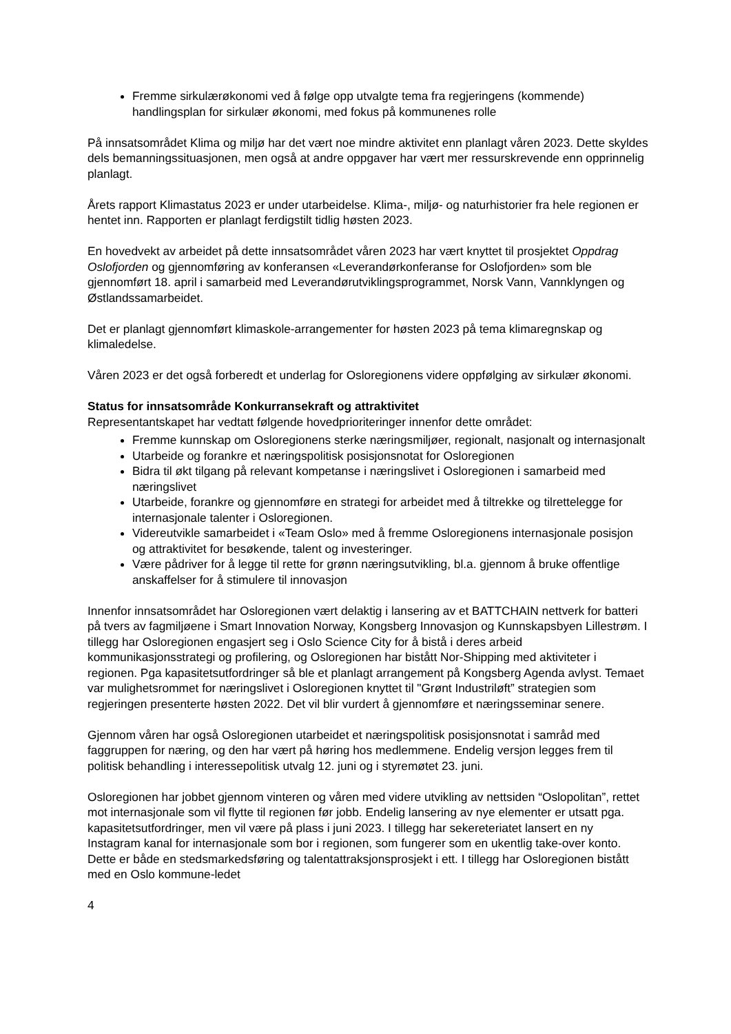Fremme sirkulærøkonomi ved å følge opp utvalgte tema fra regjeringens (kommende) handlingsplan for sirkulær økonomi, med fokus på kommunenes rolle
På innsatsområdet Klima og miljø har det vært noe mindre aktivitet enn planlagt våren 2023. Dette skyldes dels bemanningssituasjonen, men også at andre oppgaver har vært mer ressurskrevende enn opprinnelig planlagt.
Årets rapport Klimastatus 2023 er under utarbeidelse. Klima-, miljø- og naturhistorier fra hele regionen er hentet inn. Rapporten er planlagt ferdigstilt tidlig høsten 2023.
En hovedvekt av arbeidet på dette innsatsområdet våren 2023 har vært knyttet til prosjektet Oppdrag Oslofjorden og gjennomføring av konferansen «Leverandørkonferanse for Oslofjorden» som ble gjennomført 18. april i samarbeid med Leverandørutviklingsprogrammet, Norsk Vann, Vannklyngen og Østlandssamarbeidet.
Det er planlagt gjennomført klimaskole-arrangementer for høsten 2023 på tema klimaregnskap og klimaledelse.
Våren 2023 er det også forberedt et underlag for Osloregionens videre oppfølging av sirkulær økonomi.
Status for innsatsområde Konkurransekraft og attraktivitet
Representantskapet har vedtatt følgende hovedprioriteringer innenfor dette området:
Fremme kunnskap om Osloregionens sterke næringsmiljøer, regionalt, nasjonalt og internasjonalt
Utarbeide og forankre et næringspolitisk posisjonsnotat for Osloregionen
Bidra til økt tilgang på relevant kompetanse i næringslivet i Osloregionen i samarbeid med næringslivet
Utarbeide, forankre og gjennomføre en strategi for arbeidet med å tiltrekke og tilrettelegge for internasjonale talenter i Osloregionen.
Videreutvikle samarbeidet i «Team Oslo» med å fremme Osloregionens internasjonale posisjon og attraktivitet for besøkende, talent og investeringer.
Være pådriver for å legge til rette for grønn næringsutvikling, bl.a. gjennom å bruke offentlige anskaffelser for å stimulere til innovasjon
Innenfor innsatsområdet har Osloregionen vært delaktig i lansering av et BATTCHAIN nettverk for batteri på tvers av fagmiljøene i Smart Innovation Norway, Kongsberg Innovasjon og Kunnskapsbyen Lillestrøm. I tillegg har Osloregionen engasjert seg i Oslo Science City for å bistå i deres arbeid kommunikasjonsstrategi og profilering, og Osloregionen har bistått Nor-Shipping med aktiviteter i regionen. Pga kapasitetsutfordringer så ble et planlagt arrangement på Kongsberg Agenda avlyst. Temaet var mulighetsrommet for næringslivet i Osloregionen knyttet til "Grønt Industriløft” strategien som regjeringen presenterte høsten 2022. Det vil blir vurdert å gjennomføre et næringsseminar senere.
Gjennom våren har også Osloregionen utarbeidet et næringspolitisk posisjonsnotat i samråd med faggruppen for næring, og den har vært på høring hos medlemmene. Endelig versjon legges frem til politisk behandling i interessepolitisk utvalg 12. juni og i styremøtet 23. juni.
Osloregionen har jobbet gjennom vinteren og våren med videre utvikling av nettsiden “Oslopolitan”, rettet mot internasjonale som vil flytte til regionen før jobb. Endelig lansering av nye elementer er utsatt pga. kapasitetsutfordringer, men vil være på plass i juni 2023. I tillegg har sekereteriatet lansert en ny Instagram kanal for internasjonale som bor i regionen, som fungerer som en ukentlig take-over konto. Dette er både en stedsmarkedsføring og talentattraksjonsprosjekt i ett. I tillegg har Osloregionen bistått med en Oslo kommune-ledet
4